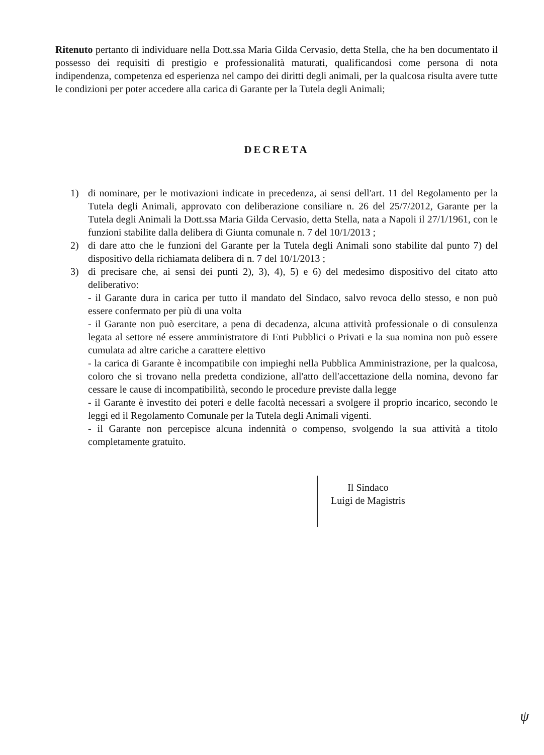Ritenuto pertanto di individuare nella Dott.ssa Maria Gilda Cervasio, detta Stella, che ha ben documentato il possesso dei requisiti di prestigio e professionalità maturati, qualificandosi come persona di nota indipendenza, competenza ed esperienza nel campo dei diritti degli animali, per la qualcosa risulta avere tutte le condizioni per poter accedere alla carica di Garante per la Tutela degli Animali;
DECRETA
1) di nominare, per le motivazioni indicate in precedenza, ai sensi dell'art. 11 del Regolamento per la Tutela degli Animali, approvato con deliberazione consiliare n. 26 del 25/7/2012, Garante per la Tutela degli Animali la Dott.ssa Maria Gilda Cervasio, detta Stella, nata a Napoli il 27/1/1961, con le funzioni stabilite dalla delibera di Giunta comunale n. 7 del 10/1/2013 ;
2) di dare atto che le funzioni del Garante per la Tutela degli Animali sono stabilite dal punto 7) del dispositivo della richiamata delibera di n. 7 del 10/1/2013 ;
3) di precisare che, ai sensi dei punti 2), 3), 4), 5) e 6) del medesimo dispositivo del citato atto deliberativo:
- il Garante dura in carica per tutto il mandato del Sindaco, salvo revoca dello stesso, e non può essere confermato per più di una volta
- il Garante non può esercitare, a pena di decadenza, alcuna attività professionale o di consulenza legata al settore né essere amministratore di Enti Pubblici o Privati e la sua nomina non può essere cumulata ad altre cariche a carattere elettivo
- la carica di Garante è incompatibile con impieghi nella Pubblica Amministrazione, per la qualcosa, coloro che si trovano nella predetta condizione, all'atto dell'accettazione della nomina, devono far cessare le cause di incompatibilità, secondo le procedure previste dalla legge
- il Garante è investito dei poteri e delle facoltà necessari a svolgere il proprio incarico, secondo le leggi ed il Regolamento Comunale per la Tutela degli Animali vigenti.
- il Garante non percepisce alcuna indennità o compenso, svolgendo la sua attività a titolo completamente gratuito.
Il Sindaco
Luigi de Magistris
ψ